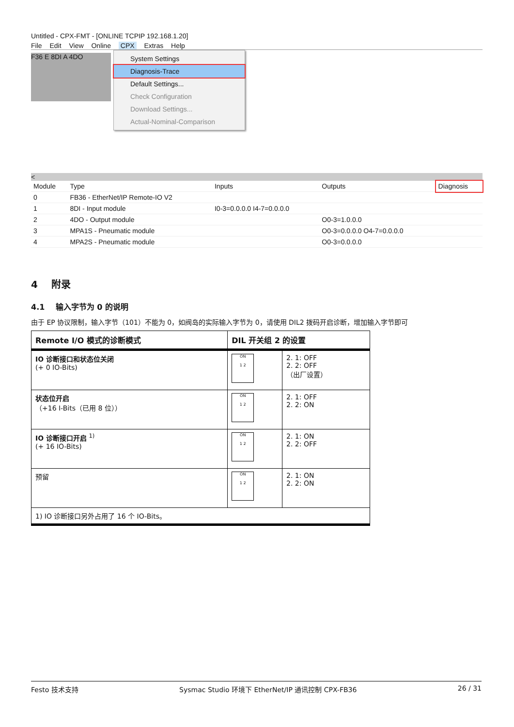Untitled - CPX-FMT - [ONLINE TCPIP 192.168.1.20]
File Edit View Online CPX Extras Help
F36 E 8DI A 4DO
System Settings
Diagnosis-Trace
Default Settings...
Check Configuration
Download Settings...
Actual-Nominal-Comparison
<
| Module | Type | Inputs | Outputs | Diagnosis |
| --- | --- | --- | --- | --- |
| 0 | FB36 - EtherNet/IP Remote-IO V2 | | | |
| 1 | 8DI - Input module | I0-3=0.0.0.0 I4-7=0.0.0.0 | | |
| 2 | 4DO - Output module | | O0-3=1.0.0.0 | |
| 3 | MPA1S - Pneumatic module | | O0-3=0.0.0.0 O4-7=0.0.0.0 | |
| 4 | MPA2S - Pneumatic module | | O0-3=0.0.0.0 | |
4 附录
4.1 输入字节为 0 的说明
由于 EP 协议限制，输入字节（101）不能为 0，如阀岛的实际输入字节为 0，请使用 DIL2 拨码开启诊断，增加输入字节即可
| Remote I/O 模式的诊断模式 | DIL 开关组 2 的设置 | |
| --- | --- | --- |
| IO 诊断接口和状态位关闭 (+ 0 IO-Bits) | ON 1 2 | 2. 1: OFF 2. 2: OFF （出厂设置） |
| 状态位开启 （+16 I-Bits（已用 8 位）） | ON 1 2 | 2. 1: OFF 2. 2: ON |
| IO 诊断接口开启 <sup>1)</sup> (+ 16 IO-Bits) | ON 1 2 | 2. 1: ON 2. 2: OFF |
| 预留 | ON 1 2 | 2. 1: ON 2. 2: ON |
| 1) IO 诊断接口另外占用了 16 个 IO-Bits。 | | |
Festo 技术支持 Sysmac Studio 环境下 EtherNet/IP 通讯控制 CPX-FB36 26 / 31